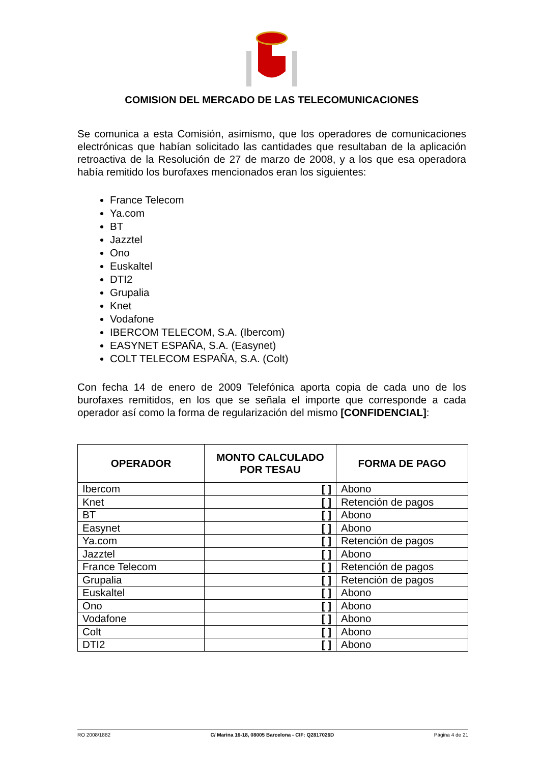COMISION DEL MERCADO DE LAS TELECOMUNICACIONES
Se comunica a esta Comisión, asimismo, que los operadores de comunicaciones electrónicas que habían solicitado las cantidades que resultaban de la aplicación retroactiva de la Resolución de 27 de marzo de 2008, y a los que esa operadora había remitido los burofaxes mencionados eran los siguientes:
France Telecom
Ya.com
BT
Jazztel
Ono
Euskaltel
DTI2
Grupalia
Knet
Vodafone
IBERCOM TELECOM, S.A. (Ibercom)
EASYNET ESPAÑA, S.A. (Easynet)
COLT TELECOM ESPAÑA, S.A. (Colt)
Con fecha 14 de enero de 2009 Telefónica aporta copia de cada uno de los burofaxes remitidos, en los que se señala el importe que corresponde a cada operador así como la forma de regularización del mismo [CONFIDENCIAL]:
| OPERADOR | MONTO CALCULADO POR TESAU | FORMA DE PAGO |
| --- | --- | --- |
| Ibercom | [ ] | Abono |
| Knet | [ ] | Retención de pagos |
| BT | [ ] | Abono |
| Easynet | [ ] | Abono |
| Ya.com | [ ] | Retención de pagos |
| Jazztel | [ ] | Abono |
| France Telecom | [ ] | Retención de pagos |
| Grupalia | [ ] | Retención de pagos |
| Euskaltel | [ ] | Abono |
| Ono | [ ] | Abono |
| Vodafone | [ ] | Abono |
| Colt | [ ] | Abono |
| DTI2 | [ ] | Abono |
RO 2008/1882 C/ Marina 16-18, 08005 Barcelona - CIF: Q2817026D Página 4 de 21